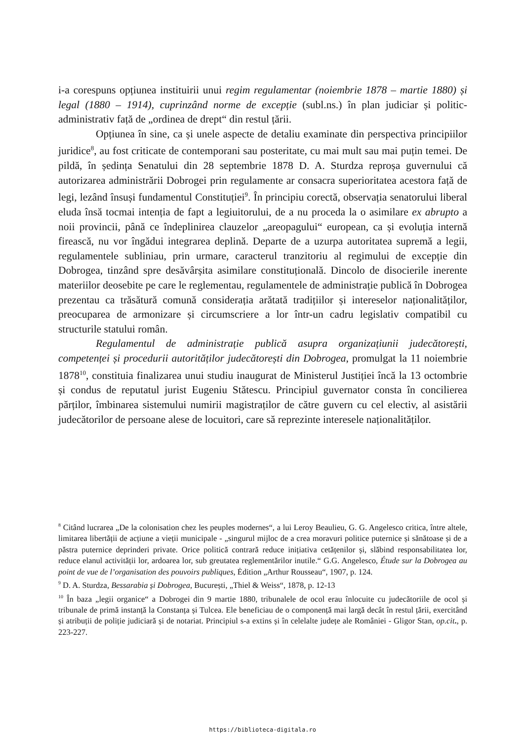i-a corespuns opțiunea instituirii unui regim regulamentar (noiembrie 1878 – martie 1880) și legal (1880 – 1914), cuprinzând norme de excepție (subl.ns.) în plan judiciar și politic-administrativ față de „ordinea de drept“ din restul țării.
Opțiunea în sine, ca și unele aspecte de detaliu examinate din perspectiva principiilor juridice<sup>8</sup>, au fost criticate de contemporani sau posteritate, cu mai mult sau mai puțin temei. De pildă, în ședința Senatului din 28 septembrie 1878 D. A. Sturdza reproșa guvernului că autorizarea administrării Dobrogei prin regulamente ar consacra superioritatea acestora față de legi, lezând însuși fundamentul Constituției<sup>9</sup>. În principiu corectă, observația senatorului liberal eluda însă tocmai intenția de fapt a legiuitorului, de a nu proceda la o asimilare ex abrupto a noii provincii, până ce îndeplinirea clauzelor „areopagului“ european, ca și evoluția internă firească, nu vor îngădui integrarea deplină. Departe de a uzurpa autoritatea supremă a legii, regulamentele subliniau, prin urmare, caracterul tranzitoriu al regimului de excepție din Dobrogea, tinzând spre desăvârșita asimilare constituțională. Dincolo de disocierile inerente materiilor deosebite pe care le reglementau, regulamentele de administrație publică în Dobrogea prezentau ca trăsătură comună considerația arătată tradițiilor și intereselor naționalităților, preocuparea de armonizare și circumscriere a lor într-un cadru legislativ compatibil cu structurile statului român.
Regulamentul de administrație publică asupra organizațiunii judecătorești, competenței și procedurii autorităților judecătorești din Dobrogea, promulgat la 11 noiembrie 1878<sup>10</sup>, constituia finalizarea unui studiu inaugurat de Ministerul Justiției încă la 13 octombrie și condus de reputatul jurist Eugeniu Stătescu. Principiul guvernator consta în concilierea părților, îmbinarea sistemului numirii magistraților de către guvern cu cel electiv, al asistării judecătorilor de persoane alese de locuitori, care să reprezinte interesele naționalităților.
<sup>8</sup> Citând lucrarea „De la colonisation chez les peuples modernes“, a lui Leroy Beaulieu, G. G. Angelesco critica, între altele, limitarea libertății de acțiune a vieții municipale - „singurul mijloc de a crea moravuri politice puternice și sănătoase și de a păstra puternice deprinderi private. Orice politică contrară reduce inițiativa cetățenilor și, slăbind responsabilitatea lor, reduce elanul activității lor, ardoarea lor, sub greutatea reglementărilor inutile.“ G.G. Angelesco, Étude sur la Dobrogea au point de vue de l’organisation des pouvoirs publiques, Ėdition „Arthur Rousseau“, 1907, p. 124.
<sup>9</sup> D. A. Sturdza, Bessarabia și Dobrogea, București, „Thiel & Weiss“, 1878, p. 12-13
<sup>10</sup> În baza „legii organice“ a Dobrogei din 9 martie 1880, tribunalele de ocol erau înlocuite cu judecătoriile de ocol și tribunale de primă instanță la Constanța și Tulcea. Ele beneficiau de o componență mai largă decât în restul țării, exercitând și atribuții de poliție judiciară și de notariat. Principiul s-a extins și în celelalte județe ale României - Gligor Stan, op.cit., p. 223-227.
https://biblioteca-digitala.ro